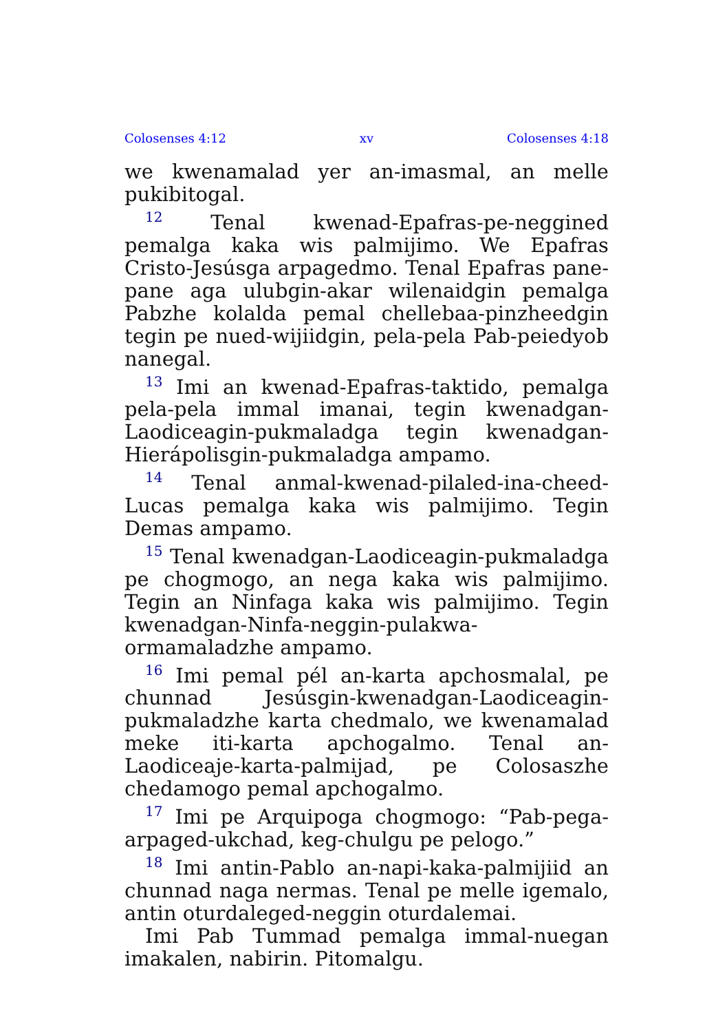Colosenses 4:12 xv Colosenses 4:18
we kwenamalad yer an-imasmal, an melle pukib­itogal.
<sup>12</sup> Tenal kwenad-Epafras-pe-neggined pemalga kaka wis palmijimo. We Epafras Cristo-Jesúsga arpagedmo. Tenal Epafras pane-pane aga ulubgin-akar wilenaidgin pemalga Pabzhe kolalda pemal chellebaa-pinzheedgin tegin pe nued-wijiidgin, pela-pela Pab-peiedyob nanegal.
<sup>13</sup> Imi an kwenad-Epafras-taktido, pemalga pela-pela immal imanai, tegin kwenadgan-Laodiceagin-pukmaladga tegin kwenadgan-Hierápolisgin-pukmaladga ampamo.
<sup>14</sup> Tenal anmal-kwenad-pilaled-ina-cheed-Lucas pemalga kaka wis palmijimo. Tegin Demas ampamo.
<sup>15</sup> Tenal kwenadgan-Laodiceagin-pukmaladga pe chogmogo, an nega kaka wis palmijimo. Tegin an Ninfaga kaka wis palmijimo. Tegin kwenadgan-Ninfa-neggin-pulakwa-ormamaladzhe ampamo.
<sup>16</sup> Imi pemal pél an-karta apchosmalal, pe chunnad Jesúsgin-kwenadgan-Laodiceagin-pukmaladzhe karta chedmalo, we kwenamalad meke iti-karta apchogalmo. Tenal an-Laodiceaje-karta-palmijad, pe Colosaszhe chedamogo pemal apchogalmo.
<sup>17</sup> Imi pe Arquipoga chogmogo: “Pab-pega-arpaged-ukchad, keg-chulgu pe pelogo.”
<sup>18</sup> Imi antin-Pablo an-napi-kaka-palmijiid an chunnad naga nermas. Tenal pe melle igemalo, antin oturdaleged-neggin oturdalemai.
Imi Pab Tummad pemalga immal-nuegan imakalen, nabirin. Pitomalgu.